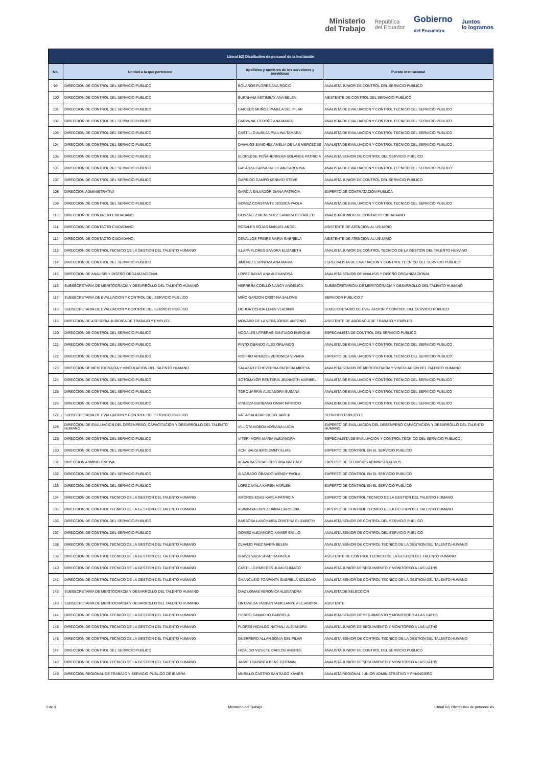Ministerio
del Trabajo
República
del Ecuador
Gobierno
del Encuentro
Juntos
lo logramos
| Literal b2) Distributivo de personal de la institución | | | |
| --- | --- | --- | --- |
| No. | Unidad a la que pertenece | Apellidos y nombres de los servidores y servidoras | Puesto Institucional |
| 99 | DIRECCION DE CONTROL DEL SERVICIO PUBLICO | BOLAÑOS FLORES ANA ROCIO | ANALISTA JUNIOR DE CONTROL DEL SERVICIO PUBLICO |
| 100 | DIRECCION DE CONTROL DEL SERVICIO PUBLICO | BURNHAM ASITIMBAY ANA BELEN | ASISTENTE DE CONTROL DEL SERVICIO PUBLICO |
| 101 | DIRECCION DE CONTROL DEL SERVICIO PUBLICO | CAICEDO MUÑOZ PAMELA DEL PILAR | ANALISTA DE EVALUACION Y CONTROL TECNICO DEL SERVICIO PUBLICO |
| 102 | DIRECCION DE CONTROL DEL SERVICIO PUBLICO | CARVAJAL CEDEÑO ANA MARIA | ANALISTA DE EVALUACION Y CONTROL TECNICO DEL SERVICIO PUBLICO |
| 103 | DIRECCION DE CONTROL DEL SERVICIO PUBLICO | CASTILLO ALBUJA PAULINA TAMARA | ANALISTA DE EVALUACION Y CONTROL TECNICO DEL SERVICIO PUBLICO |
| 104 | DIRECCION DE CONTROL DEL SERVICIO PUBLICO | DAVALOS SANCHEZ AMELIA DE LAS MERCEDES | ANALISTA DE EVALUACION Y CONTROL TECNICO DEL SERVICIO PUBLICO |
| 105 | DIRECCION DE CONTROL DEL SERVICIO PUBLICO | ELDREDGE PEÑAHERRERA SOLANGE PATRICIA | ANALISTA SENIOR DE CONTROL DEL SERVICIO PUBLICO |
| 106 | DIRECCION DE CONTROL DEL SERVICIO PUBLICO | GALARZA CARVAJAL LILIAN CAROLINA | ANALISTA DE EVALUACION Y CONTROL TECNICO DEL SERVICIO PUBLICO |
| 107 | DIRECCION DE CONTROL DEL SERVICIO PUBLICO | GARRIDO CAMPO KENNYD STEVE | ANALISTA JUNIOR DE CONTROL DEL SERVICIO PUBLICO |
| 108 | DIRECCION ADMINISTRATIVA | GARCIA SALVADOR DIANA PATRICIA | EXPERTO DE CONTRATACION PUBLICA |
| 109 | DIRECCION DE CONTROL DEL SERVICIO PUBLICO | GOMEZ CONSTANTE JESSICA PAOLA | ANALISTA DE EVALUACION Y CONTROL TECNICO DEL SERVICIO PUBLICO |
| 110 | DIRECCION DE CONTACTO CIUDADANO | GONZALEZ MENENDEZ SANDRA ELIZABETH | ANALISTA JUNIOR DE CONTACTO CIUDADANO |
| 111 | DIRECCION DE CONTACTO CIUDADANO | ROSALES ROJAS MANUEL ANGEL | ASISTENTE DE ATENCION AL USUARIO |
| 112 | DIRECCION DE CONTACTO CIUDADANO | CEVALLOS FREIRE MARIA GABRIELA | ASISTENTE DE ATENCION AL USUARIO |
| 113 | DIRECCION DE CONTROL TECNICO DE LA GESTION DEL TALENTO HUMANO | ILLAPA FLORES SANDRA ELIZABETH | ANALISTA JUNIOR DE CONTROL TECNICO DE LA GESTION DEL TALENTO HUMANO |
| 114 | DIRECCION DE CONTROL DEL SERVICIO PUBLICO | JIMENEZ ESPINOZA ANA MARIA | ESPECIALISTA DE EVALUACION Y CONTROL TECNICO DEL SERVICIO PUBLICO |
| 115 | DIRECCION DE ANALISIS Y DISEÑO ORGANIZACIONAL | LOPEZ BAYAS ANA ALEXANDRA | ANALISTA SENIOR DE ANALISIS Y DISEÑO ORGANIZACIONAL |
| 116 | SUBSECRETARIA DE MERITOCRACIA Y DESARROLLO DEL TALENTO HUMANO | HERRERA COELLO NANCY ANGELICA | SUBSECRETARIO/A DE MERITOCRACIA Y DESARROLLO DEL TALENTO HUMANO |
| 117 | SUBSECRETARIA DE EVALUACION Y CONTROL DEL SERVICIO PUBLICO | MIÑO GARZON CRISTINA SALOME | SERVIDOR PUBLICO 7 |
| 118 | SUBSECRETARIA DE EVALUACION Y CONTROL DEL SERVICIO PUBLICO | OCHOA OCHOA LENIN VLADIMIR | SUBSECRETARIO DE EVALUACION Y CONTROL DEL SERVICIO PUBLICO |
| 119 | DIRECCION DE ASESORIA JURIDICA DE TRABAJO Y EMPLEO | MONARD DE LA VERA JORGE ANTONIO | ASISTENTE DE ABOGACIA DE TRABAJO Y EMPLEO |
| 120 | DIRECCION DE CONTROL DEL SERVICIO PUBLICO | NOGALES UTRERAS SANTIAGO ENRIQUE | ESPECIALISTA DE CONTROL DEL SERVICIO PUBLICO |
| 121 | DIRECCION DE CONTROL DEL SERVICIO PUBLICO | PINTO OBANDO ALEX ORLANDO | ANALISTA DE EVALUACION Y CONTROL TECNICO DEL SERVICIO PUBLICO |
| 122 | DIRECCION DE CONTROL DEL SERVICIO PUBLICO | RIOFRIO ARMIJOS VERONICA VIVIANA | EXPERTO DE EVALUACION Y CONTROL TECNICO DEL SERVICIO PUBLICO |
| 123 | DIRECCION DE MERITOCRACIA Y VINCULACION DEL TALENTO HUMANO | SALAZAR ECHEVERRIA PATRICIA MIREYA | ANALISTA SENIOR DE MERITOCRACIA Y VINCULACION DEL TALENTO HUMANO |
| 124 | DIRECCION DE CONTROL DEL SERVICIO PUBLICO | SOTOMAYOR RENTERIA JEANNETH MARIBEL | ANALISTA DE EVALUACION Y CONTROL TECNICO DEL SERVICIO PUBLICO |
| 125 | DIRECCION DE CONTROL DEL SERVICIO PUBLICO | TORO JARRIN ALEJANDRA SUSANA | ANALISTA DE EVALUACION Y CONTROL TECNICO DEL SERVICIO PUBLICO |
| 126 | DIRECCION DE CONTROL DEL SERVICIO PUBLICO | VINUEZA BURBANO OMAR PATRICIO | ANALISTA DE EVALUACION Y CONTROL TECNICO DEL SERVICIO PUBLICO |
| 127 | SUBSECRETARIA DE EVALUACION Y CONTROL DEL SERVICIO PUBLICO | VACA SALAZAR DIEGO JAVIER | SERVIDOR PUBLICO 7 |
| 128 | DIRECCION DE EVALUACION DEL DESEMPEÑO, CAPACITACION Y DESARROLLO DEL TALENTO HUMANO | VILLOTA NOBOA ADRIANA LUCIA | EXPERTO DE EVALUACION DEL DESEMPEÑO CAPACITACION Y DESARROLLO DEL TALENTO HUMANO |
| 129 | DIRECCION DE CONTROL DEL SERVICIO PUBLICO | VITERI MORA MARIA ALEJANDRA | ESPECIALISTA DE EVALUACION Y CONTROL TECNICO DEL SERVICIO PUBLICO |
| 130 | DIRECCION DE CONTROL DEL SERVICIO PUBLICO | ACHI SALGUERO JIMMY ELIAS | EXPERTO DE CONTROL EN EL SERVICIO PUBLICO |
| 131 | DIRECCION ADMINISTRATIVA | ALAVA BASTIDAS CRISTINA NATHALY | EXPERTO DE SERVICIOS ADMINISTRATIVOS |
| 132 | DIRECCION DE CONTROL DEL SERVICIO PUBLICO | ALVARADO OBANDO WENDY PAOLA | EXPERTO DE CONTROL EN EL SERVICIO PUBLICO |
| 133 | DIRECCION DE CONTROL DEL SERVICIO PUBLICO | LOPEZ AYALA KAREN MARLEN | EXPERTO DE CONTROL EN EL SERVICIO PUBLICO |
| 134 | DIRECCION DE CONTROL TECNICO DE LA GESTION DEL TALENTO HUMANO | AMORES EGAS KARLA PATRICIA | EXPERTO DE CONTROL TECNICO DE LA GESTION DEL TALENTO HUMANO |
| 135 | DIRECCION DE CONTROL TECNICO DE LA GESTION DEL TALENTO HUMANO | ASIMBAYA LOPEZ DIANA CAROLINA | EXPERTO DE CONTROL TECNICO DE LA GESTION DEL TALENTO HUMANO |
| 136 | DIRECCION DE CONTROL DEL SERVICIO PUBLICO | BARBOSA LANCHIMBA CRISTINA ELIZABETH | ANALISTA SENIOR DE CONTROL DEL SERVICIO PUBLICO |
| 137 | DIRECCION DE CONTROL DEL SERVICIO PUBLICO | GOMEZ ALEJANDRO XAVIER EMILIO | ANALISTA SENIOR DE CONTROL DEL SERVICIO PUBLICO |
| 138 | DIRECCION DE CONTROL TECNICO DE LA GESTION DEL TALENTO HUMANO | CLAVIJO PAEZ MARIA BELEN | ANALISTA SENIOR DE CONTROL TECNICO DE LA GESTION DEL TALENTO HUMANO |
| 139 | DIRECCION DE CONTROL TECNICO DE LA GESTION DEL TALENTO HUMANO | BRAVO VACA SHADIRA PAOLA | ASISTENTE DE CONTROL TECNICO DE LA GESTION DEL TALENTO HUMANO |
| 140 | DIRECCION DE CONTROL TECNICO DE LA GESTION DEL TALENTO HUMANO | CASTILLO PAREDES JUAN CLIMACO | ANALISTA JUNIOR DE SEGUIMIENTO Y MONITOREO A LAS UATHS |
| 141 | DIRECCION DE CONTROL TECNICO DE LA GESTION DEL TALENTO HUMANO | CHANCUSIG TOAPANTA GABRIELA SOLEDAD | ANALISTA SENIOR DE CONTROL TECNICO DE LA GESTION DEL TALENTO HUMANO |
| 142 | SUBSECRETARIA DE MERITOCRACIA Y DESARROLLO DEL TALENTO HUMANO | DIAZ LOMAS VERONICA ALEXANDRA | ANALISTA DE SELECCION |
| 143 | SUBSECRETARIA DE MERITOCRACIA Y DESARROLLO DEL TALENTO HUMANO | ONTANEDA TASIPANTA MELANYE ALEJANDRA | ASISTENTE |
| 144 | DIRECCION DE CONTROL TECNICO DE LA GESTION DEL TALENTO HUMANO | FIERRO CAMACHO GABRIELA | ANALISTA SENIOR DE SEGUIMIENTO Y MONITOREO A LAS UATHS |
| 145 | DIRECCION DE CONTROL TECNICO DE LA GESTION DEL TALENTO HUMANO | FLORES HIDALGO NATHALI ALEJANDRA | ANALISTA JUNIOR DE SEGUIMIENTO Y MONITOREO A LAS UATHS |
| 146 | DIRECCION DE CONTROL TECNICO DE LA GESTION DEL TALENTO HUMANO | GUERRERO ALLAN SONIA DEL PILAR | ANALISTA SENIOR DE CONTROL TECNICO DE LA GESTION DEL TALENTO HUMANO |
| 147 | DIRECCION DE CONTROL DEL SERVICIO PUBLICO | HIDALGO VIZUETE CARLOS ANDRES | ANALISTA JUNIOR DE CONTROL DEL SERVICIO PUBLICO |
| 148 | DIRECCION DE CONTROL TECNICO DE LA GESTION DEL TALENTO HUMANO | JAIME TOAPANTA RENE GERMAN | ANALISTA JUNIOR DE SEGUIMIENTO Y MONITOREO A LAS UATHS |
| 149 | DIRECCION REGIONAL DE TRABAJO Y SERVICIO PUBLICO DE IBARRA | MURILLO CASTRO SANTIAGO XAVIER | ANALISTA REGIONAL JUNIOR ADMINISTRATIVO Y FINANCIERO |
3 de 3 Ministerio del Trabajo Literal b2) Distributivo de personal.xls